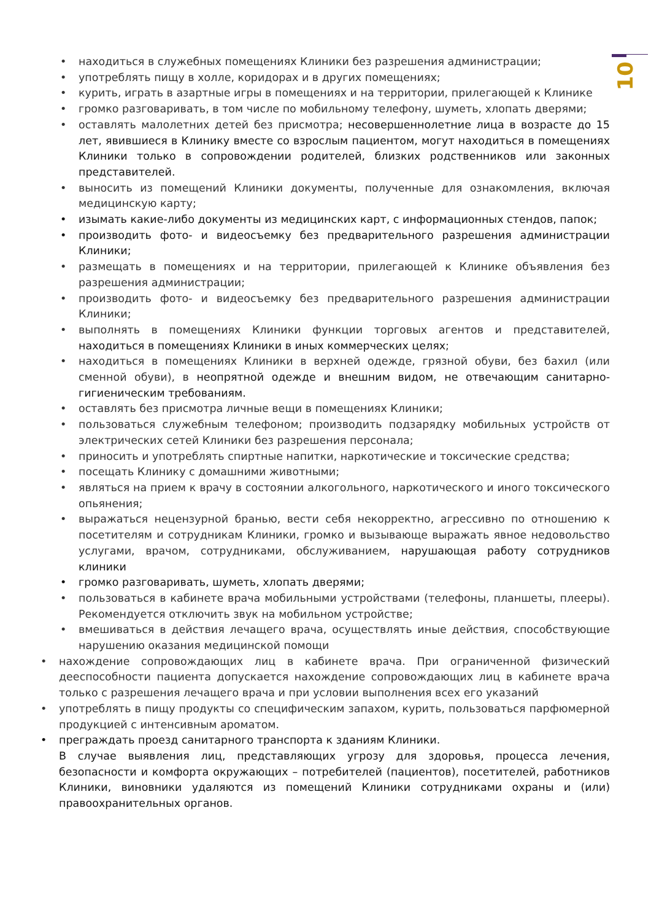10
• находиться в служебных помещениях Клиники без разрешения администрации;
• употреблять пищу в холле, коридорах и в других помещениях;
• курить, играть в азартные игры в помещениях и на территории, прилегающей к Клинике
• громко разговаривать, в том числе по мобильному телефону, шуметь, хлопать дверями;
• оставлять малолетних детей без присмотра; несовершеннолетние лица в возрасте до 15 лет, явившиеся в Клинику вместе со взрослым пациентом, могут находиться в помещениях Клиники только в сопровождении родителей, близких родственников или законных представителей.
• выносить из помещений Клиники документы, полученные для ознакомления, включая медицинскую карту;
• изымать какие-либо документы из медицинских карт, с информационных стендов, папок;
• производить фото- и видеосъемку без предварительного разрешения администрации Клиники;
• размещать в помещениях и на территории, прилегающей к Клинике объявления без разрешения администрации;
• производить фото- и видеосъемку без предварительного разрешения администрации Клиники;
• выполнять в помещениях Клиники функции торговых агентов и представителей, находиться в помещениях Клиники в иных коммерческих целях;
• находиться в помещениях Клиники в верхней одежде, грязной обуви, без бахил (или сменной обуви), в неопрятной одежде и внешним видом, не отвечающим санитарно-гигиеническим требованиям.
• оставлять без присмотра личные вещи в помещениях Клиники;
• пользоваться служебным телефоном; производить подзарядку мобильных устройств от электрических сетей Клиники без разрешения персонала;
• приносить и употреблять спиртные напитки, наркотические и токсические средства;
• посещать Клинику с домашними животными;
• являться на прием к врачу в состоянии алкогольного, наркотического и иного токсического опьянения;
• выражаться нецензурной бранью, вести себя некорректно, агрессивно по отношению к посетителям и сотрудникам Клиники, громко и вызывающе выражать явное недовольство услугами, врачом, сотрудниками, обслуживанием, нарушающая работу сотрудников клиники
• громко разговаривать, шуметь, хлопать дверями;
• пользоваться в кабинете врача мобильными устройствами (телефоны, планшеты, плееры). Рекомендуется отключить звук на мобильном устройстве;
• вмешиваться в действия лечащего врача, осуществлять иные действия, способствующие нарушению оказания медицинской помощи
• нахождение сопровождающих лиц в кабинете врача. При ограниченной физический дееспособности пациента допускается нахождение сопровождающих лиц в кабинете врача только с разрешения лечащего врача и при условии выполнения всех его указаний
• употреблять в пищу продукты со специфическим запахом, курить, пользоваться парфюмерной продукцией с интенсивным ароматом.
• преграждать проезд санитарного транспорта к зданиям Клиники.
В случае выявления лиц, представляющих угрозу для здоровья, процесса лечения, безопасности и комфорта окружающих – потребителей (пациентов), посетителей, работников Клиники, виновники удаляются из помещений Клиники сотрудниками охраны и (или) правоохранительных органов.